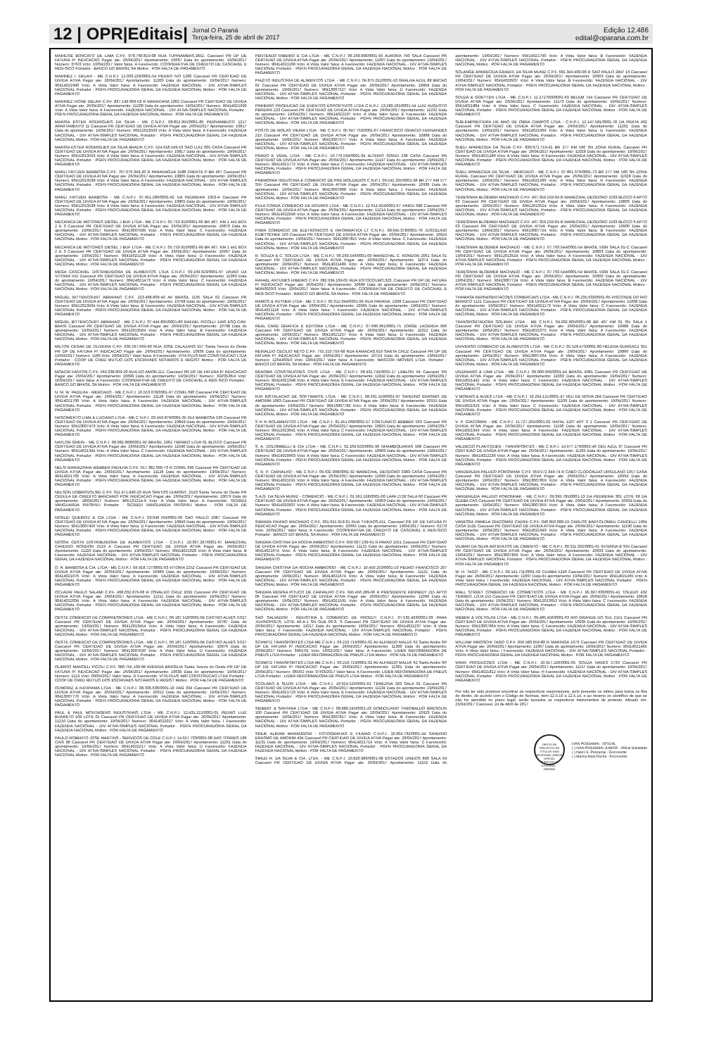12 | OPR|Editais| Jornal O Paraná
Terça-feira, 25 de abril de 2017
Edição 12.486
edital@oparana.com.br
MARILISE BORCATO DE LIMA C.P.F. 078.760.819-08 RUA TUPINAMBAS,1852, Cascavel PR DP DE FATURA P/ INDICACAO Pagar ate: 26/04/2017 Apontamento: 10667 Data do apontamento: 19/04/2017 Numero: 076/3 Vcto: 10/04/2017 Valor faixa: A Favorecido: COOPERATIVA DE CREDITO DE CASCAVEL E REG-SICO Portador : BANCO DO BRASIL SA Motivo : POR FALTA DE PAGAMENTO
MARINEZ I. DELAVI - ME C.N.P.J. 12.063.229/0001-54 PEDRO IVO 1200 Cascavel PR CERTIDAO DE DIVIDA ATIVA Pagar ate: 26/04/2017 Apontamento: 11200 Data do apontamento: 19/04/2017 Numero: 90414021990 Vcto: A Vista Valor faixa: A Favorecido: FAZENDA NACIONAL - DIV ATIVA-SIMPLES NACIONAL Portador : PGFN PROCURADORIA GERAL DA FAZENDA NACIONAL Motivo : POR FALTA DE PAGAMENTO
MARINEZ IVONE DELAVI C.P.F. 837.149.609-53 R MARACANA 1002 Cascavel PR CERTIDAO DE DIVIDA ATIVA Pagar ate: 26/04/2017 Apontamento: 11200 Data do apontamento: 19/04/2017 Numero: 90414021990 Vcto: A Vista Valor faixa: A Favorecido: FAZENDA NACIONAL - DIV ATIVA-SIMPLES NACIONAL Portador : PGFN PROCURADORIA GERAL DA FAZENDA NACIONAL Motivo : POR FALTA DE PAGAMENTO
MARISA ESTER RODRIGUES DA SILVA - ME C.N.P.J. 08.852.955/0001-89 PERNAMBUCO 1217 APARTAMENTO 11 Cascavel PR CERTIDAO DE DIVIDA ATIVA Pagar ate: 26/04/2017 Apontamento: 10817 Data do apontamento: 19/04/2017 Numero: 90412013593 Vcto: A Vista Valor faixa: A Favorecido: FAZENDA NACIONAL - DIV ATIVA-SIMPLES NACIONAL Portador : PGFN PROCURADORIA GERAL DA FAZENDA NACIONAL Motivo : POR FALTA DE PAGAMENTO
MARISA ESTER RODRIGUES DA SILVA BRAUN C.P.F. 524.918.549-53 SAO LUIZ 605 CASA Cascavel PR CERTIDAO DE DIVIDA ATIVA Pagar ate: 26/04/2017 Apontamento: 10817 Data do apontamento: 19/04/2017 Numero: 90412013593 Vcto: A Vista Valor faixa: A Favorecido: FAZENDA NACIONAL - DIV ATIVA-SIMPLES NACIONAL Portador : PGFN PROCURADORIA GERAL DA FAZENDA NACIONAL Motivo : POR FALTA DE PAGAMENTO
MARLI FRITZEN BARBOSA C.P.F. 707.076.349-20 R PARANAGUA 1588 FRENTE P BR 467 Cascavel PR CERTIDAO DE DIVIDA ATIVA Pagar ate: 26/04/2017 Apontamento: 10805 Data do apontamento: 19/04/2017 Numero: 90412013538 Vcto: A Vista Valor faixa: A Favorecido: FAZENDA NACIONAL - DIV ATIVA-SIMPLES NACIONAL Portador : PGFN PROCURADORIA GERAL DA FAZENDA NACIONAL Motivo : POR FALTA DE PAGAMENTO
MARLI FRITZEN BARBOSA - ME C.N.P.J. 07.951.280/0001-62 DA PEDREIRA 1053-A Cascavel PR CERTIDAO DE DIVIDA ATIVA Pagar ate: 26/04/2017 Apontamento: 10805 Data do apontamento: 19/04/2017 Numero: 90412013538 Vcto: A Vista Valor faixa: A Favorecido: FAZENDA NACIONAL - DIV ATIVA-SIMPLES NACIONAL Portador : PGFN PROCURADORIA GERAL DA FAZENDA NACIONAL Motivo : POR FALTA DE PAGAMENTO
MECANICA DE MOTORES DIESEL J BUF LTDA - ME C.N.P.J. 05.753.910/0001-69 BR 467, KM 1 441 BOX 2 E 3 Cascavel PR CERTIDAO DE DIVIDA ATIVA Pagar ate: 26/04/2017 Apontamento: 10870 Data do apontamento: 19/04/2017 Numero: 90413007589 Vcto: A Vista Valor faixa: C Favorecido: FAZENDA NACIONAL - DIV ATIVA-SIMPLES NACIONAL Portador : PGFN PROCURADORIA GERAL DA FAZENDA NACIONAL Motivo : POR FALTA DE PAGAMENTO
MECANICA DE MOTORES DIESEL J BUF LTDA - ME C.N.P.J. 05.753.910/0001-69 BR 467, KM 1 441 BOX 2 E 3 Cascavel PR CERTIDAO DE DIVIDA ATIVA Pagar ate: 26/04/2017 Apontamento: 10997 Data do apontamento: 19/04/2017 Numero: 90414021128 Vcto: A Vista Valor faixa: D Favorecido: FAZENDA NACIONAL - DIV ATIVA-SIMPLES NACIONAL Portador : PGFN PROCURADORIA GERAL DA FAZENDA NACIONAL Motivo : POR FALTA DE PAGAMENTO
MEGA CASCAVEL DISTRIBUIDORA DE ALIMENTOS LTDA C.N.P.J. 09.169.623/0001-67 UNIAO DA VITORIA 555 Cascavel PR CERTIDAO DE DIVIDA ATIVA Pagar ate: 26/04/2017 Apontamento: 11069 Data do apontamento: 19/04/2017 Numero: 90414021473 Vcto: A Vista Valor faixa: C Favorecido: FAZENDA NACIONAL - DIV ATIVA-SIMPLES NACIONAL Portador : PGFN PROCURADORIA GERAL DA FAZENDA NACIONAL Motivo : POR FALTA DE PAGAMENTO
MIGUEL BITTENCOURT ABRAHAO C.P.F. 223.468.809-49 AV BRASIL 1135 SALA 02 Cascavel PR CERTIDAO DE DIVIDA ATIVA Pagar ate: 26/04/2017 Apontamento: 10798 Data do apontamento: 19/04/2017 Numero: 90412013504 Vcto: A Vista Valor faixa: B Favorecido: FAZENDA NACIONAL - DIV ATIVA-SIMPLES NACIONAL Portador : PGFN PROCURADORIA GERAL DA FAZENDA NACIONAL Motivo : POR FALTA DE PAGAMENTO
MIGUEL BITTENCOURT ABRAHAO - ME C.N.P.J. 07.444.835/0001-80 RAFAEL PICOLLI 1450 ESQ.C/AV. BRASI Cascavel PR CERTIDAO DE DIVIDA ATIVA Pagar ate: 26/04/2017 Apontamento: 10798 Data do apontamento: 19/04/2017 Numero: 90412013504 Vcto: A Vista Valor faixa: B Favorecido: FAZENDA NACIONAL - DIV ATIVA-SIMPLES NACIONAL Portador : PGFN PROCURADORIA GERAL DA FAZENDA NACIONAL Motivo : POR FALTA DE PAGAMENTO
MILTON CESAR DE OLIVEIRA C.P.F. 035.567.669-90 RUA JOSE CALAZANS 557 Santa Tereza do Oeste PR DP DE FATURA P/ INDICACAO Pagar ate: 26/04/2017 Apontamento: 10636 Data do apontamento: 19/04/2017 Numero: 1186 Vcto: 10/04/2017 Valor faixa: A Favorecido: VITA PLUS MAT.CONSTRUCAO LTDA Portador : COOP DE CRED MUTUO DOS ESCRIVAES NOTARIOS E REGIST Motivo : POR FALTA DE PAGAMENTO
MOACIR FANTON C.P.F. 569.338.009-20 RUA DO AMOR,112, Cascavel PR DP DE FATURA P/ INDICACAO Pagar ate: 26/04/2017 Apontamento: 10699 Data do apontamento: 19/04/2017 Numero: JGP3536/4 Vcto: 10/04/2017 Valor faixa: A Favorecido: COOPERATIVA DE CREDITO DE CASCAVEL E REG-SICO Portador : BANCO DO BRASIL SA Motivo : POR FALTA DE PAGAMENTO
N. M. W. PADILHA - MERCADO - ME C.N.P.J. 10.553.078/0001-97 COMIL 690 Cascavel PR CERTIDAO DE DIVIDA ATIVA Pagar ate: 26/04/2017 Apontamento: 11128 Data do apontamento: 19/04/2017 Numero: 90414021700 Vcto: A Vista Valor faixa: A Favorecido: FAZENDA NACIONAL - DIV ATIVA-SIMPLES NACIONAL Portador : PGFN PROCURADORIA GERAL DA FAZENDA NACIONAL Motivo : POR FALTA DE PAGAMENTO
NASCIMENTO LIMA & LUCIANO LTDA - ME C.N.P.J. 03.456.876/0001-35 RUI BARBOSA 536 Cascavel PR CERTIDAO DE DIVIDA ATIVA Pagar ate: 26/04/2017 Apontamento: 10849 Data do apontamento: 19/04/2017 Numero: 90413007470 Vcto: A Vista Valor faixa: A Favorecido: FAZENDA NACIONAL - DIV ATIVA-SIMPLES NACIONAL Portador : PGFN PROCURADORIA GERAL DA FAZENDA NACIONAL Motivo : POR FALTA DE PAGAMENTO
NAYLOR GREIN - ME C.N.P.J. 08.382.808/0001-92 BRASIL 2962 TERREO LOJA 61 BLOCO Cascavel PR CERTIDAO DE DIVIDA ATIVA Pagar ate: 26/04/2017 Apontamento: 11040 Data do apontamento: 19/04/2017 Numero: 90414021344 Vcto: A Vista Valor faixa: C Favorecido: FAZENDA NACIONAL - DIV ATIVA-SIMPLES NACIONAL Portador : PGFN PROCURADORIA GERAL DA FAZENDA NACIONAL Motivo : POR FALTA DE PAGAMENTO
NELSI MARIAZINHA WEBBER PADILHA C.P.F. 017.382.699-73 R COMIL 690 Cascavel PR CERTIDAO DE DIVIDA ATIVA Pagar ate: 26/04/2017 Apontamento: 11128 Data do apontamento: 19/04/2017 Numero: 90414021700 Vcto: A Vista Valor faixa: A Favorecido: FAZENDA NACIONAL - DIV ATIVA-SIMPLES NACIONAL Portador : PGFN PROCURADORIA GERAL DA FAZENDA NACIONAL Motivo : POR FALTA DE PAGAMENTO
NELSON DOBROVOLSKI C.P.F. 611.471.840-20 RUA SANTOS DUMONT, 2529 Santa Tereza do Oeste PR CEDULA DE CREDITO BANCARIO POR INDICACAO Pagar ate: 26/04/2017 Apontamento: 10079 Data do apontamento: 18/04/2017 Numero: B65131214-9 Vcto: A Vista Valor faixa: A Favorecido: SICREDI VANGUARDA PR/SP/RJ Portador : SICREDI VANGUARDA PR/SP/RJ Motivo : POR FALTA DE PAGAMENTO
NORLEI QUEIROZ & CIA LTDA - ME C.N.P.J. 03.046.764/0001-06 SAO PAULO 2087 Cascavel PR CERTIDAO DE DIVIDA ATIVA Pagar ate: 26/04/2017 Apontamento: 10846 Data do apontamento: 19/04/2017 Numero: 90413007456 Vcto: A Vista Valor faixa: D Favorecido: FAZENDA NACIONAL - DIV ATIVA-SIMPLES NACIONAL Portador : PGFN PROCURADORIA GERAL DA FAZENDA NACIONAL Motivo : POR FALTA DE PAGAMENTO
NOSSA CESTA DISTRIBUIDORA DE ALIMENTOS LTDA - C.N.P.J. 10.307.207/0001-67 MARECHAL CANDIDO RONDON 2519 A Cascavel PR CERTIDAO DE DIVIDA ATIVA Pagar ate: 26/04/2017 Apontamento: 11110 Data do apontamento: 19/04/2017 Numero: 90414021628 Vcto: A Vista Valor faixa: B Favorecido: FAZENDA NACIONAL - DIV ATIVA-SIMPLES NACIONAL Portador : PGFN PROCURADORIA GERAL DA FAZENDA NACIONAL Motivo : POR FALTA DE PAGAMENTO
O. R. BARBOSA & CIA. LTDA - ME C.N.P.J. 04.918.727/0001-03 VITORIA 2252 Cascavel PR CERTIDAO DE DIVIDA ATIVA Pagar ate: 26/04/2017 Apontamento: 10989 Data do apontamento: 19/04/2017 Numero: 90414021076 Vcto: A Vista Valor faixa: A Favorecido: FAZENDA NACIONAL - DIV ATIVA-SIMPLES NACIONAL Portador : PGFN PROCURADORIA GERAL DA FAZENDA NACIONAL Motivo : POR FALTA DE PAGAMENTO
OCLADIR PAULO SALAMI C.P.F. 408.032.879-68 R OSVALDO CRUZ 1092 Cascavel PR CERTIDAO DE DIVIDA ATIVA Pagar ate: 26/04/2017 Apontamento: 11211 Data do apontamento: 19/04/2017 Numero: 90414022034 Vcto: A Vista Valor faixa: A Favorecido: FAZENDA NACIONAL - DIV ATIVA-SIMPLES NACIONAL Portador : PGFN PROCURADORIA GERAL DA FAZENDA NACIONAL Motivo : POR FALTA DE PAGAMENTO
OESTE COMERCIO DE COMPRESSORES LTDA - ME C.N.P.J. 06.187.510/0001-04 CASTRO ALVES 3.027 Cascavel PR CERTIDAO DE DIVIDA ATIVA Pagar ate: 26/04/2017 Apontamento: 10787 Data do apontamento: 19/04/2017 Numero: 90412013454 Vcto: A Vista Valor faixa: A Favorecido: FAZENDA NACIONAL - DIV ATIVA-SIMPLES NACIONAL Portador : PGFN PROCURADORIA GERAL DA FAZENDA NACIONAL Motivo : POR FALTA DE PAGAMENTO
OESTE COMERCIO DE COMPRESSORES LTDA - ME C.N.P.J. 06.187.510/0001-04 CASTRO ALVES 3.027 Cascavel PR CERTIDAO DE DIVIDA ATIVA Pagar ate: 26/04/2017 Apontamento: 10876 Data do apontamento: 19/04/2017 Numero: 90413007620 Vcto: A Vista Valor faixa: D Favorecido: FAZENDA NACIONAL - DIV ATIVA-SIMPLES NACIONAL Portador : PGFN PROCURADORIA GERAL DA FAZENDA NACIONAL Motivo : POR FALTA DE PAGAMENTO
OLIMPIO MARCELI PICOLI C.P.F. 680.755.109-68 AVENIDA BRASILIA Santa Tereza do Oeste PR DP DE FATURA P/ INDICACAO Pagar ate: 26/04/2017 Apontamento: 10635 Data do apontamento: 19/04/2017 Numero: 1124 Vcto: 09/04/2017 Valor faixa: D Favorecido: VITA PLUS MAT.CONSTRUCAO LTDA Portador : COOP DE CRED MUTUO DOS ESCRIVAES NOTARIOS E REGIST Motivo : POR FALTA DE PAGAMENTO
OUMORIZ & KATAYAMA LTDA - ME C.N.P.J. 08.336.636/0001-10 FAG 394 Cascavel PR CERTIDAO DE DIVIDA ATIVA Pagar ate: 26/04/2017 Apontamento: 10912 Data do apontamento: 19/04/2017 Numero: 90413007770 Vcto: A Vista Valor faixa: A Favorecido: FAZENDA NACIONAL - DIV ATIVA-SIMPLES NACIONAL Portador : PGFN PROCURADORIA GERAL DA FAZENDA NACIONAL Motivo : POR FALTA DE PAGAMENTO
PAUL & PAUL MONTAGENS INDUSTRIAIS LTDA - ME C.N.P.J. 12.431.221/0001-01 PEDRO LUIZ BUARETO 109 LOTE 01 Cascavel PR CERTIDAO DE DIVIDA ATIVA Pagar ate: 26/04/2017 Apontamento: 11210 Data do apontamento: 19/04/2017 Numero: 90414022027 Vcto: A Vista Valor faixa: I Favorecido: FAZENDA NACIONAL - DIV ATIVA-SIMPLES NACIONAL Portador : PGFN PROCURADORIA GERAL DA FAZENDA NACIONAL Motivo : POR FALTA DE PAGAMENTO
PAULO ROBERTO JOSE MARTINS - SERVICOS DE COLE C.N.P.J. 14.657.733/0001-08 DAS TORRES 186 CAIS 98 Cascavel PR CERTIDAO DE DIVIDA ATIVA Pagar ate: 26/04/2017 Apontamento: 11261 Data do apontamento: 19/04/2017 Numero: 90414022217 Vcto: A Vista Valor faixa: D Favorecido: FAZENDA NACIONAL - DIV ATIVA-SIMPLES NACIONAL Portador : PGFN PROCURADORIA GERAL DA FAZENDA NACIONAL Motivo : POR FALTA DE PAGAMENTO
PENTEADO RIBEIRO & CIA LTDA - ME C.N.P.J. 06.168.908/0001-95 AURORA 790 SALA Cascavel PR CERTIDAO DE DIVIDA ATIVA Pagar ate: 26/04/2017 Apontamento: 11007 Data do apontamento: 19/04/2017 Numero: 90414021168 Vcto: A Vista Valor faixa: A Favorecido: FAZENDA NACIONAL - DIV ATIVA-SIMPLES NACIONAL Portador : PGFN PROCURADORIA GERAL DA FAZENDA NACIONAL Motivo : POR FALTA DE PAGAMENTO
PIAZITO INDUSTRIA DE ALIMENTOS LTDA. - ME C.N.P.J. 04.875.012/0001-10 GRALHA AZUL 88 BRCAO 02 Cascavel PR CERTIDAO DE DIVIDA ATIVA Pagar ate: 26/04/2017 Apontamento: 10858 Data do apontamento: 19/04/2017 Numero: 90413007527 Vcto: A Vista Valor faixa: D Favorecido: FAZENDA NACIONAL - DIV ATIVA-SIMPLES NACIONAL Portador : PGFN PROCURADORIA GERAL DA FAZENDA NACIONAL Motivo : POR FALTA DE PAGAMENTO
PINHEIRO PRODUCAO DE EVENTOS ESPORTIVOS LTDA C.N.P.J. 13.289.105/0001-54 LUIZ AUGUSTO PEREIRA 223 Cascavel PR CERTIDAO DE DIVIDA ATIVA Pagar ate: 26/04/2017 Apontamento: 11232 Data do apontamento: 19/04/2017 Numero: 90414022107 Vcto: A Vista Valor faixa: E Favorecido: FAZENDA NACIONAL - DIV ATIVA-SIMPLES NACIONAL Portador : PGFN PROCURADORIA GERAL DA FAZENDA NACIONAL Motivo : POR FALTA DE PAGAMENTO
POSTO DE MOLAS VIEIRA LTDA - ME C.N.P.J. 05.647.753/0001-07 FRANCISCO IGNACIO FERNANDES 215 Cascavel PR CERTIDAO DE DIVIDA ATIVA Pagar ate: 26/04/2017 Apontamento: 10868 Data do apontamento: 19/04/2017 Numero: 90413007577 Vcto: A Vista Valor faixa: A Favorecido: FAZENDA NACIONAL - DIV ATIVA-SIMPLES NACIONAL Portador : PGFN PROCURADORIA GERAL DA FAZENDA NACIONAL Motivo : POR FALTA DE PAGAMENTO
PRADO E VIDAL LTDA - ME C.N.P.J. 10.779.594/0001-34 ALTERIO SORDI 238 CASA Cascavel PR CERTIDAO DE DIVIDA ATIVA Pagar ate: 26/04/2017 Apontamento: 11147 Data do apontamento: 19/04/2017 Numero: 90414021772 Vcto: A Vista Valor faixa: C Favorecido: FAZENDA NACIONAL - DIV ATIVA-SIMPLES NACIONAL Portador : PGFN PROCURADORIA GERAL DA FAZENDA NACIONAL Motivo : POR FALTA DE PAGAMENTO
PREMOPAR INDUSTRIA E COMERCIO DE PRE MOLDADOS C.N.P.J. 09.542.265/0001-96 BR 277 KM 577 S/N Cascavel PR CERTIDAO DE DIVIDA ATIVA Pagar ate: 26/04/2017 Apontamento: 10936 Data do apontamento: 19/04/2017 Numero: 90413007868 Vcto: A Vista Valor faixa: J Favorecido: FAZENDA NACIONAL - DIV ATIVA-SIMPLES NACIONAL Portador : PGFN PROCURADORIA GERAL DA FAZENDA NACIONAL Motivo : POR FALTA DE PAGAMENTO
PULA CORDA COMERCIO DE ROUPAS LTDA - ME C.N.P.J. 12.614.924/0001-67 XINGU 680 Cascavel PR CERTIDAO DE DIVIDA ATIVA Pagar ate: 26/04/2017 Apontamento: 11214 Data do apontamento: 19/04/2017 Numero: 90414022046 Vcto: A Vista Valor faixa: A Favorecido: FAZENDA NACIONAL - DIV ATIVA-SIMPLES NACIONAL Portador : PGFN PROCURADORIA GERAL DA FAZENDA NACIONAL Motivo : POR FALTA DE PAGAMENTO
PXMA COMERCIO DE ELETRONICOS E INFORMATICA LT C.N.P.J. 08.945.378/0001-70 JUSCELINO KUBITSCHEK 193 Cascavel PR CERTIDAO DE DIVIDA ATIVA Pagar ate: 26/04/2017 Apontamento: 10924 Data do apontamento: 19/04/2017 Numero: 90413007825 Vcto: A Vista Valor faixa: C Favorecido: FAZENDA NACIONAL - DIV ATIVA-SIMPLES NACIONAL Portador : PGFN PROCURADORIA GERAL DA FAZENDA NACIONAL Motivo : POR FALTA DE PAGAMENTO
R. SOUZA & C. SOUZA LTDA - ME C.N.P.J. 09.263.546/0001-00 MARECHAL C. RONDON 2061 SALA 01 Cascavel PR CERTIDAO DE DIVIDA ATIVA Pagar ate: 26/04/2017 Apontamento: 11074 Data do apontamento: 19/04/2017 Numero: 90414021489 Vcto: A Vista Valor faixa: E Favorecido: FAZENDA NACIONAL - DIV ATIVA-SIMPLES NACIONAL Portador : PGFN PROCURADORIA GERAL DA FAZENDA NACIONAL Motivo : POR FALTA DE PAGAMENTO
RAFAEL ANTUNES RIBEIRO C.P.F. 082.934.139-05 RUA ESTOCOLMO,323, Cascavel PR DP DE FATURA P/ INDICACAO Pagar ate: 26/04/2017 Apontamento: 10689 Data do apontamento: 19/04/2017 Numero: MDR0020/3 Vcto: 10/04/2017 Valor faixa: A Favorecido: COOPERATIVA DE CREDITO DE CASCAVEL E REG-SICO Portador : BANCO DO BRASIL SA Motivo : POR FALTA DE PAGAMENTO
RAMOS & HUTNER LTDA - ME C.N.P.J. 05.612.044/0001-96 RUA PARANA, 2208 Cascavel PR CERTIDAO DE DIVIDA ATIVA Pagar ate: 26/04/2017 Apontamento: 10995 Data do apontamento: 19/04/2017 Numero: 90414021118 Vcto: A Vista Valor faixa: I Favorecido: FAZENDA NACIONAL - DIV ATIVA-SIMPLES NACIONAL Portador : PGFN PROCURADORIA GERAL DA FAZENDA NACIONAL Motivo : POR FALTA DE PAGAMENTO
REAL CARD GRAFICA E EDITORA LTDA - ME C.N.P.J. 07.660.961/0001-71 JORGE LACERDA 996 Cascavel PR CERTIDAO DE DIVIDA ATIVA Pagar ate: 26/04/2017 Apontamento: 11022 Data do apontamento: 19/04/2017 Numero: 90414021257 Vcto: A Vista Valor faixa: D Favorecido: FAZENDA NACIONAL - DIV ATIVA-SIMPLES NACIONAL Portador : PGFN PROCURADORIA GERAL DA FAZENDA NACIONAL Motivo : POR FALTA DE PAGAMENTO
REINALDO CECILIO NETO C.P.F. 755.210.759-68 RUA KAMACAS,619 SANTA CRUZ Cascavel PR DP DE FATURA P/ INDICACAO Pagar ate: 26/04/2017 Apontamento: 10724 Data do apontamento: 19/04/2017 Numero: 126446010 Vcto: 10/04/2017 Valor faixa: A Favorecido: MASCOR IMOVEIS LTDA. Portador : BANCO DO BRASIL SA Motivo : POR FALTA DE PAGAMENTO
RENOMA CONSTRUCOES CIVIS LTDA - ME C.N.P.J. 08.431.745/0001-17 LEBLON 94 Cascavel PR CERTIDAO DE DIVIDA ATIVA Pagar ate: 26/04/2017 Apontamento: 11042 Data do apontamento: 19/04/2017 Numero: 90414021348 Vcto: A Vista Valor faixa: E Favorecido: FAZENDA NACIONAL - DIV ATIVA-SIMPLES NACIONAL Portador : PGFN PROCURADORIA GERAL DA FAZENDA NACIONAL Motivo : POR FALTA DE PAGAMENTO
RJH INSTALACAO DE SOFTWARTE LTDA - ME C.N.P.J. 08.561.159/0001-97 SANDINO ERASMO DE AMORIM 1683 Cascavel PR CERTIDAO DE DIVIDA ATIVA Pagar ate: 26/04/2017 Apontamento: 10915 Data do apontamento: 19/04/2017 Numero: 90413007782 Vcto: A Vista Valor faixa: E Favorecido: FAZENDA NACIONAL - DIV ATIVA-SIMPLES NACIONAL Portador : PGFN PROCURADORIA GERAL DA FAZENDA NACIONAL Motivo : POR FALTA DE PAGAMENTO
S H R ROLAMENTOS LTDA - ME C.N.P.J. 81.451.668/0001-57 FORTUNATO BEBBER 563 Cascavel PR CERTIDAO DE DIVIDA ATIVA Pagar ate: 26/04/2017 Apontamento: 10825 Data do apontamento: 19/04/2017 Numero: 90412013641 Vcto: A Vista Valor faixa: C Favorecido: FAZENDA NACIONAL - DIV ATIVA-SIMPLES NACIONAL Portador : PGFN PROCURADORIA GERAL DA FAZENDA NACIONAL Motivo : POR FALTA DE PAGAMENTO
S. A. COLOMBELLI & CIA LTDA - ME C.N.P.J. 02.269.623/0001-90 NHAMBIQUARAS 508 Cascavel PR CERTIDAO DE DIVIDA ATIVA Pagar ate: 26/04/2017 Apontamento: 10969 Data do apontamento: 19/04/2017 Numero: 90414020963 Vcto: A Vista Valor faixa: C Favorecido: FAZENDA NACIONAL - DIV ATIVA-SIMPLES NACIONAL Portador : PGFN PROCURADORIA GERAL DA FAZENDA NACIONAL Motivo : POR FALTA DE PAGAMENTO
S. R. P. CARVALHO - ME C.N.P.J. 09.632.908/0001-92 MARECHAL DEODORO 3383 CASA Cascavel PR CERTIDAO DE DIVIDA ATIVA Pagar ate: 26/04/2017 Apontamento: 11099 Data do apontamento: 19/04/2017 Numero: 90414021591 Vcto: A Vista Valor faixa: A Favorecido: FAZENDA NACIONAL - DIV ATIVA-SIMPLES NACIONAL Portador : PGFN PROCURADORIA GERAL DA FAZENDA NACIONAL Motivo : POR FALTA DE PAGAMENTO
S.A.G. DA SILVA MUNIZ - COMERCIO - ME C.N.P.J. 01.561.528/0001-00 LAPA 2728 SALA 60 Cascavel PR CERTIDAO DE DIVIDA ATIVA Pagar ate: 26/04/2017 Apontamento: 10963 Data do apontamento: 19/04/2017 Numero: 90414020937 Vcto: A Vista Valor faixa: B Favorecido: FAZENDA NACIONAL - DIV ATIVA-SIMPLES NACIONAL Portador : PGFN PROCURADORIA GERAL DA FAZENDA NACIONAL Motivo : POR FALTA DE PAGAMENTO
SAMARA PAIANO MACHADO C.P.F. 091.641.919-31 RUA TXIKAOS,411, Cascavel PR DP DE FATURA P/ INDICACAO Pagar ate: 26/04/2017 Apontamento: 10665 Data do apontamento: 19/04/2017 Numero: 027/3 Vcto: 10/04/2017 Valor faixa: A Favorecido: COOPERATIVA DE CREDITO DE CASCAVEL E REG-SICO Portador : BANCO DO BRASIL SA Motivo : POR FALTA DE PAGAMENTO
SANDRA CRISTINA DA ROCHA AMBROSIO C.P.F. 050.007.239-61 R PAVAO 1551 Cascavel PR CERTIDAO DE DIVIDA ATIVA Pagar ate: 26/04/2017 Apontamento: 11121 Data do apontamento: 19/04/2017 Numero: 90414021674 Vcto: A Vista Valor faixa: B Favorecido: FAZENDA NACIONAL - DIV ATIVA-SIMPLES NACIONAL Portador : PGFN PROCURADORIA GERAL DA FAZENDA NACIONAL Motivo : POR FALTA DE PAGAMENTO
SANDRA CRISTINA DA ROCHA AMBROSIO - ME C.N.P.J. 10.450.253/0001-10 PEDRO FRANCISCO 207 Cascavel PR CERTIDAO DE DIVIDA ATIVA Pagar ate: 26/04/2017 Apontamento: 11121 Data do apontamento: 19/04/2017 Numero: 90414021674 Vcto: A Vista Valor faixa: B Favorecido: FAZENDA NACIONAL - DIV ATIVA-SIMPLES NACIONAL Portador : PGFN PROCURADORIA GERAL DA FAZENDA NACIONAL Motivo : POR FALTA DE PAGAMENTO
SANDRA REGINA PITUCO DE CARVALHO C.P.F. 045.456.289-66 R PRESIDENTE KENNEDY 215 APTO 06 Cascavel PR CERTIDAO DE DIVIDA ATIVA Pagar ate: 26/04/2017 Apontamento: 11099 Data do apontamento: 19/04/2017 Numero: 90414021591 Vcto: A Vista Valor faixa: A Favorecido: FAZENDA NACIONAL - DIV ATIVA-SIMPLES NACIONAL Portador : PGFN PROCURADORIA GERAL DA FAZENDA NACIONAL Motivo : POR FALTA DE PAGAMENTO
SAO SALVADOR - INDUSTRIA E COMERCIO DE PRODUT C.N.P.J. 07.535.493/0001-03 PARA JUVINOPOLIS, LOTE 40-A-1 SN GLB 06-S. S Cascavel PR CERTIDAO DE DIVIDA ATIVA Pagar ate: 26/04/2017 Apontamento: 11017 Data do apontamento: 19/04/2017 Numero: 90414021237 Vcto: A Vista Valor faixa: F Favorecido: FAZENDA NACIONAL - DIV ATIVA-SIMPLES NACIONAL Portador : PGFN PROCURADORIA GERAL DA FAZENDA NACIONAL Motivo : POR FALTA DE PAGAMENTO
SCHMITZ TRANSPORTES LTDA ME C.N.P.J. 06.219.719/0001-02 AV ALFREDO MALUF 62 Santo Andre SP DP DE FATURA P/ INDICACAO Pagar ate: 26/04/2017 Apontamento: 11300 Data do apontamento: 20/04/2017 Numero: 3962-01 Vcto: 16/02/2017 Valor faixa: A Favorecido: LIDER REFORMADORA DE PNEUS LTDA Portador : LIDER REFORMADORA DE PNEUS LTDA Motivo : POR FALTA DE PAGAMENTO
SCHMITZ TRANSPORTES LTDA ME C.N.P.J. 06.219.719/0001-02 AV ALFREDO MALUF 62 Santo Andre SP DP DE FATURA P/ INDICACAO Pagar ate: 26/04/2017 Apontamento: 11301 Data do apontamento: 20/04/2017 Numero: 3650/2 Vcto: 07/03/2017 Valor faixa: A Favorecido: LIDER REFORMADORA DE PNEUS LTDA Portador : LIDER REFORMADORA DE PNEUS LTDA Motivo : POR FALTA DE PAGAMENTO
SCOLARO & SUZIN LTDA - ME C.N.P.J. 10.624.523/0001-62 TEREZINA 283 SALA 01 Cascavel PR CERTIDAO DE DIVIDA ATIVA Pagar ate: 26/04/2017 Apontamento: 11134 Data do apontamento: 19/04/2017 Numero: 90414021723 Vcto: A Vista Valor faixa: E Favorecido: FAZENDA NACIONAL - DIV ATIVA-SIMPLES NACIONAL Portador : PGFN PROCURADORIA GERAL DA FAZENDA NACIONAL Motivo : POR FALTA DE PAGAMENTO
SEIBERT & SANTANA LTDA - ME C.N.P.J. 08.889.245/0001-23 DOMICILIANO THEOBALDO BRESOLIN 100 Cascavel PR CERTIDAO DE DIVIDA ATIVA Pagar ate: 26/04/2017 Apontamento: 10923 Data do apontamento: 19/04/2017 Numero: 90413007817 Vcto: A Vista Valor faixa: B Favorecido: FAZENDA NACIONAL - DIV ATIVA-SIMPLES NACIONAL Portador : PGFN PROCURADORIA GERAL DA FAZENDA NACIONAL Motivo : POR FALTA DE PAGAMENTO
SINUE ALIRAM MARANGONI - FOTOGRAFIAS E FILMAG C.N.P.J. 10.604.732/0001-44 SANDINO ERASMO DE AMORIM 494 Cascavel PR CERTIDAO DE DIVIDA ATIVA Pagar ate: 26/04/2017 Apontamento: 11131 Data do apontamento: 19/04/2017 Numero: 90414021714 Vcto: A Vista Valor faixa: C Favorecido: FAZENDA NACIONAL - DIV ATIVA-SIMPLES NACIONAL Portador : PGFN PROCURADORIA GERAL DA FAZENDA NACIONAL Motivo : POR FALTA DE PAGAMENTO
SIRLEI R. DA SILVA & CIA. LTDA. - ME C.N.P.J. 10.820.986/0001-08 ESTADOS UNIDOS 890 SALA 04 Cascavel PR CERTIDAO DE DIVIDA ATIVA Pagar ate: 26/04/2017 Apontamento: 11152 Data do apontamento: 19/04/2017 Numero: 90414021790 Vcto: A Vista Valor faixa: B Favorecido: FAZENDA NACIONAL - DIV ATIVA-SIMPLES NACIONAL Portador : PGFN PROCURADORIA GERAL DA FAZENDA NACIONAL Motivo : POR FALTA DE PAGAMENTO
SOLANGE APARECIDA GRAEFF DA SILVA MUNIZ C.P.F. 681.349.409-00 R SAO PAULO 2847 16 Cascavel PR CERTIDAO DE DIVIDA ATIVA Pagar ate: 26/04/2017 Apontamento: 10963 Data do apontamento: 19/04/2017 Numero: 90414020937 Vcto: A Vista Valor faixa: B Favorecido: FAZENDA NACIONAL - DIV ATIVA-SIMPLES NACIONAL Portador : PGFN PROCURADORIA GERAL DA FAZENDA NACIONAL Motivo : POR FALTA DE PAGAMENTO
SOUZA & GOETTEN LTDA - ME C.N.P.J. 11.272.603/0001-69 BELEM 744 Cascavel PR CERTIDAO DE DIVIDA ATIVA Pagar ate: 26/04/2017 Apontamento: 11173 Data do apontamento: 19/04/2017 Numero: 90414021884 Vcto: A Vista Valor faixa: C Favorecido: FAZENDA NACIONAL - DIV ATIVA-SIMPLES NACIONAL Portador : PGFN PROCURADORIA GERAL DA FAZENDA NACIONAL Motivo : POR FALTA DE PAGAMENTO
SUB-EMPREITEIRA DE MAO DE OBRA CAMPOS LTDA - C.N.P.J. 12.147.581/0001-78 DA PRATA 462 Cascavel PR CERTIDAO DE DIVIDA ATIVA Pagar ate: 26/04/2017 Apontamento: 11201 Data do apontamento: 19/04/2017 Numero: 90414021999 Vcto: A Vista Valor faixa: D Favorecido: FAZENDA NACIONAL - DIV ATIVA-SIMPLES NACIONAL Portador : PGFN PROCURADORIA GERAL DA FAZENDA NACIONAL Motivo : POR FALTA DE PAGAMENTO
SUELI APARECIDA DA SILVA C.P.F. 830.971.719-91 BR 277 KM 560 SN ZONA RURAL Cascavel PR CERTIDAO DE DIVIDA ATIVA Pagar ate: 26/04/2017 Apontamento: 11028 Data do apontamento: 19/04/2017 Numero: 90414021286 Vcto: A Vista Valor faixa: H Favorecido: FAZENDA NACIONAL - DIV ATIVA-SIMPLES NACIONAL Portador : PGFN PROCURADORIA GERAL DA FAZENDA NACIONAL Motivo : POR FALTA DE PAGAMENTO
SUELI APARECIDA DA SILVA - MERCADO - ME C.N.P.J. 07.861.379/0001-73 BR 277 KM 560 SN ZONA RURAL Cascavel PR CERTIDAO DE DIVIDA ATIVA Pagar ate: 26/04/2017 Apontamento: 11028 Data do apontamento: 19/04/2017 Numero: 90414021286 Vcto: A Vista Valor faixa: H Favorecido: FAZENDA NACIONAL - DIV ATIVA-SIMPLES NACIONAL Portador : PGFN PROCURADORIA GERAL DA FAZENDA NACIONAL Motivo : POR FALTA DE PAGAMENTO
TERESINHA BLOEMER MACHADO C.P.F. 467.359.259-04 R MARECHAL DEODORO 1563 BLOCO 6 APTO 63 Cascavel PR CERTIDAO DE DIVIDA ATIVA Pagar ate: 26/04/2017 Apontamento: 10803 Data do apontamento: 19/04/2017 Numero: 90412013524 Vcto: A Vista Valor faixa: A Favorecido: FAZENDA NACIONAL - DIV ATIVA-SIMPLES NACIONAL Portador : PGFN PROCURADORIA GERAL DA FAZENDA NACIONAL Motivo : POR FALTA DE PAGAMENTO
TERESINHA BLOEMER MACHADO C.P.F. 467.359.259-04 R MARECHAL DEODORO 1563 BLOCO 6 APTO 63 Cascavel PR CERTIDAO DE DIVIDA ATIVA Pagar ate: 26/04/2017 Apontamento: 10900 Data do apontamento: 19/04/2017 Numero: 90413007724 Vcto: A Vista Valor faixa: B Favorecido: FAZENDA NACIONAL - DIV ATIVA-SIMPLES NACIONAL Portador : PGFN PROCURADORIA GERAL DA FAZENDA NACIONAL Motivo : POR FALTA DE PAGAMENTO
TERESINHA BLOEMER MACHADO - ME C.N.P.J. 07.763.544/0001-54 BRASIL 5934 SALA 01-C Cascavel PR CERTIDAO DE DIVIDA ATIVA Pagar ate: 26/04/2017 Apontamento: 10803 Data do apontamento: 19/04/2017 Numero: 90412013524 Vcto: A Vista Valor faixa: A Favorecido: FAZENDA NACIONAL - DIV ATIVA-SIMPLES NACIONAL Portador : PGFN PROCURADORIA GERAL DA FAZENDA NACIONAL Motivo : POR FALTA DE PAGAMENTO
TERESINHA BLOEMER MACHADO - ME C.N.P.J. 07.763.544/0001-54 BRASIL 5934 SALA 01-C Cascavel PR CERTIDAO DE DIVIDA ATIVA Pagar ate: 26/04/2017 Apontamento: 10900 Data do apontamento: 19/04/2017 Numero: 90413007724 Vcto: A Vista Valor faixa: B Favorecido: FAZENDA NACIONAL - DIV ATIVA-SIMPLES NACIONAL Portador : PGFN PROCURADORIA GERAL DA FAZENDA NACIONAL Motivo : POR FALTA DE PAGAMENTO
THAMASA REPRESENTACOES COMERCIAIS LTDA - ME C.N.P.J. 06.235.633/0001-65 VISCONDE DO RIO BRANCO 1121 Cascavel PR CERTIDAO DE DIVIDA ATIVA Pagar ate: 26/04/2017 Apontamento: 11008 Data do apontamento: 19/04/2017 Numero: 90414021173 Vcto: A Vista Valor faixa: C Favorecido: FAZENDA NACIONAL - DIV ATIVA-SIMPLES NACIONAL Portador : PGFN PROCURADORIA GERAL DA FAZENDA NACIONAL Motivo : POR FALTA DE PAGAMENTO
TRANSPORTADORA SOLIMAX LTDA - ME C.N.P.J. 04.902.905/0001-08 BR 467 KM 01 SN SALA 1 Cascavel PR CERTIDAO DE DIVIDA ATIVA Pagar ate: 26/04/2017 Apontamento: 10988 Data do apontamento: 19/04/2017 Numero: 90414021075 Vcto: A Vista Valor faixa: A Favorecido: FAZENDA NACIONAL - DIV ATIVA-SIMPLES NACIONAL Portador : PGFN PROCURADORIA GERAL DA FAZENDA NACIONAL Motivo : POR FALTA DE PAGAMENTO
UNIVERSO COMERCIO DE ALIMENTOS LTDA - ME C.N.P.J. 05.528.473/0001-80 HELENA GURGACZ 351 Cascavel PR CERTIDAO DE DIVIDA ATIVA Pagar ate: 26/04/2017 Apontamento: 10866 Data do apontamento: 19/04/2017 Numero: 90413007564 Vcto: A Vista Valor faixa: A Favorecido: FAZENDA NACIONAL - DIV ATIVA-SIMPLES NACIONAL Portador : PGFN PROCURADORIA GERAL DA FAZENDA NACIONAL Motivo : POR FALTA DE PAGAMENTO
UNZANARO & LIMA LTDA - ME C.N.P.J. 09.006.969/0001-44 BRASIL 4081 Cascavel PR CERTIDAO DE DIVIDA ATIVA Pagar ate: 26/04/2017 Apontamento: 11063 Data do apontamento: 19/04/2017 Numero: 90414021442 Vcto: A Vista Valor faixa: C Favorecido: FAZENDA NACIONAL - DIV ATIVA-SIMPLES NACIONAL Portador : PGFN PROCURADORIA GERAL DA FAZENDA NACIONAL Motivo : POR FALTA DE PAGAMENTO
V MORAIS & ALVES LTDA - ME C.N.P.J. 10.294.121/0001-47 VEU DE NOIVA 284 Cascavel PR CERTIDAO DE DIVIDA ATIVA Pagar ate: 26/04/2017 Apontamento: 11109 Data do apontamento: 19/04/2017 Numero: 90414021626 Vcto: A Vista Valor faixa: C Favorecido: FAZENDA NACIONAL - DIV ATIVA-SIMPLES NACIONAL Portador : PGFN PROCURADORIA GERAL DA FAZENDA NACIONAL Motivo : POR FALTA DE PAGAMENTO
V. P. GIACOMINI - ME C.N.P.J. 11.727.265/0001-02 NATAL 1107 APT 0 1 Cascavel PR CERTIDAO DE DIVIDA ATIVA Pagar ate: 26/04/2017 Apontamento: 11190 Data do apontamento: 19/04/2017 Numero: 90414021949 Vcto: A Vista Valor faixa: A Favorecido: FAZENDA NACIONAL - DIV ATIVA-SIMPLES NACIONAL Portador : PGFN PROCURADORIA GERAL DA FAZENDA NACIONAL Motivo : POR FALTA DE PAGAMENTO
VALDECIO PLAKITQUEN - TRANSPORTES - ME C.N.P.J. 14.977.179/0001-46 CEU AZUL 37 Cascavel PR CERTIDAO DE DIVIDA ATIVA Pagar ate: 26/04/2017 Apontamento: 11265 Data do apontamento: 19/04/2017 Numero: 90414022236 Vcto: A Vista Valor faixa: A Favorecido: FAZENDA NACIONAL - DIV ATIVA-SIMPLES NACIONAL Portador : PGFN PROCURADORIA GERAL DA FAZENDA NACIONAL Motivo : POR FALTA DE PAGAMENTO
VANDERLEIA PALUDO PORONHAK C.P.F. 059.572.349-74 R CABO CLODOALDO URSULANO 1357 CASA Cascavel PR CERTIDAO DE DIVIDA ATIVA Pagar ate: 26/04/2017 Apontamento: 10934 Data do apontamento: 19/04/2017 Numero: 90413007859 Vcto: A Vista Valor faixa: A Favorecido: FAZENDA NACIONAL - DIV ATIVA-SIMPLES NACIONAL Portador : PGFN PROCURADORIA GERAL DA FAZENDA NACIONAL Motivo : POR FALTA DE PAGAMENTO
VANDERLEIA PALUDO PORONHAK - ME C.N.P.J. 09.395.785/0001-13 DA PEDREIRA 301 LOTE 68 DA GLEBA CAS Cascavel PR CERTIDAO DE DIVIDA ATIVA Pagar ate: 26/04/2017 Apontamento: 10934 Data do apontamento: 19/04/2017 Numero: 90413007859 Vcto: A Vista Valor faixa: A Favorecido: FAZENDA NACIONAL - DIV ATIVA-SIMPLES NACIONAL Portador : PGFN PROCURADORIA GERAL DA FAZENDA NACIONAL Motivo : POR FALTA DE PAGAMENTO
VANESSA PAMELA GIACOMINI CADINI C.P.F. 040.850.089-19 CARLOS BARTOLOMEU CANCELLI 1064 CASA 152E Cascavel PR CERTIDAO DE DIVIDA ATIVA Pagar ate: 26/04/2017 Apontamento: 11190 Data do apontamento: 19/04/2017 Numero: 90414021949 Vcto: A Vista Valor faixa: A Favorecido: FAZENDA NACIONAL - DIV ATIVA-SIMPLES NACIONAL Portador : PGFN PROCURADORIA GERAL DA FAZENDA NACIONAL Motivo : POR FALTA DE PAGAMENTO
VILMAR DA SILVA ARTEFATOS DE CIMENTO - ME C.N.P.J. 09.311.332/0001-61 INTERNA B S/N Cascavel PR CERTIDAO DE DIVIDA ATIVA Pagar ate: 26/04/2017 Apontamento: 10933 Data do apontamento: 19/04/2017 Numero: 90413007856 Vcto: A Vista Valor faixa: A Favorecido: FAZENDA NACIONAL - DIV ATIVA-SIMPLES NACIONAL Portador : PGFN PROCURADORIA GERAL DA FAZENDA NACIONAL Motivo : POR FALTA DE PAGAMENTO
W. H. TAGO - ME C.N.P.J. 09.141.711/0001-50 CUIABA 5246 Cascavel PR CERTIDAO DE DIVIDA ATIVA Pagar ate: 26/04/2017 Apontamento: 11067 Data do apontamento: 19/04/2017 Numero: 90414021465 Vcto: A Vista Valor faixa: I Favorecido: FAZENDA NACIONAL - DIV ATIVA-SIMPLES NACIONAL Portador : PGFN PROCURADORIA GERAL DA FAZENDA NACIONAL Motivo : POR FALTA DE PAGAMENTO
WALL STREET COMERCIO DE COSMETICOS LTDA - ME C.N.P.J. 95.397.600/0001-41 TOLEDO 432 TERREO, LOJA 155 Cascavel PR CERTIDAO DE DIVIDA ATIVA Pagar ate: 26/04/2017 Apontamento: 10828 Data do apontamento: 19/04/2017 Numero: 90412013652 Vcto: A Vista Valor faixa: C Favorecido: FAZENDA NACIONAL - DIV ATIVA-SIMPLES NACIONAL Portador : PGFN PROCURADORIA GERAL DA FAZENDA NACIONAL Motivo : POR FALTA DE PAGAMENTO
WEBER & VOLTOLINI LTDA - ME C.N.P.J. 09.485.456/0001-63 RIO GRANDE DO SUL 2151 Cascavel PR CERTIDAO DE DIVIDA ATIVA Pagar ate: 26/04/2017 Apontamento: 10935 Data do apontamento: 19/04/2017 Numero: 90413007864 Vcto: A Vista Valor faixa: C Favorecido: FAZENDA NACIONAL - DIV ATIVA-SIMPLES NACIONAL Portador : PGFN PROCURADORIA GERAL DA FAZENDA NACIONAL Motivo : POR FALTA DE PAGAMENTO
WILLIAM HIROSCHI TAGO C.P.F. 056.580.959-80 R MARINGA 1676 Cascavel PR CERTIDAO DE DIVIDA ATIVA Pagar ate: 26/04/2017 Apontamento: 11067 Data do apontamento: 19/04/2017 Numero: 90414021465 Vcto: A Vista Valor faixa: I Favorecido: FAZENDA NACIONAL - DIV ATIVA-SIMPLES NACIONAL Portador : PGFN PROCURADORIA GERAL DA FAZENDA NACIONAL Motivo : POR FALTA DE PAGAMENTO
WWW PRODUCOES LTDA - ME C.N.P.J. 10.917.226/0001-05 SOUZA NAVES 2733 Cascavel PR CERTIDAO DE DIVIDA ATIVA Pagar ate: 26/04/2017 Apontamento: 11157 Data do apontamento: 19/04/2017 Numero: 90414021812 Vcto: A Vista Valor faixa: H Favorecido: FAZENDA NACIONAL - DIV ATIVA-SIMPLES NACIONAL Portador : PGFN PROCURADORIA GERAL DA FAZENDA NACIONAL Motivo : POR FALTA DE PAGAMENTO
Por não ter sido possível encontrar os respectivos responsáveis, pelo presente os intimo para todos os fins de direito, de acordo com o Código de Normas, item 12.5.10 a 12.5.14, e ao mesmo os científico de que se não for atendido no prazo legal, serão lavrados os respectivos instrumentos de protesto. Afixado em: 25/04/2017 Cascavel, 24 de Abril de 2017.
OFÍCIO DE PROTESTO DE TÍTULOS IVAN POSSAMAI JUNIOR OFICIAL SUBSTITUTO CASCAVEL - PARANÁ IVAN POSSAMAI - OFICIAL
( ) IVAN POSSAMAI JUNIOR - Oficial Substituto
( ) Nanci S. Possamai - Escrevente
( ) Marisa Maia Rocha - Escrevente